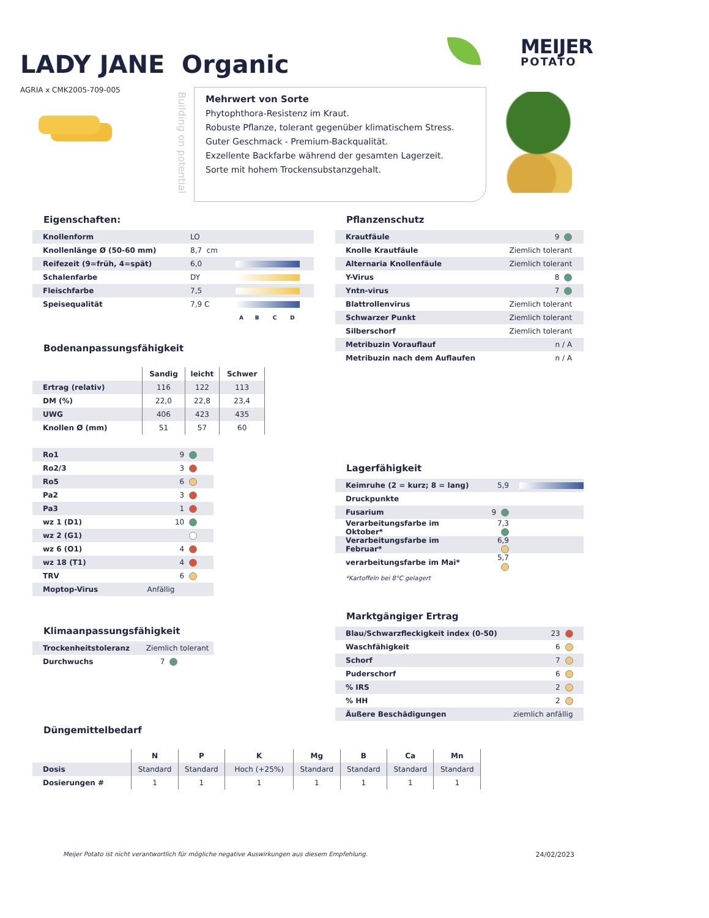LADY JANE Organic
MEIJER
POTATO
AGRIA x CMK2005-709-005
Building on potential
Mehrwert von Sorte
Phytophthora-Resistenz im Kraut.
Robuste Pflanze, tolerant gegenüber klimatischem Stress.
Guter Geschmack - Premium-Backqualität.
Exzellente Backfarbe während der gesamten Lagerzeit.
Sorte mit hohem Trockensubstanzgehalt.
Eigenschaften:
| Knollenform | LO | |
| Knollenlänge Ø (50-60 mm) | 8,7 cm | |
| Reifezeit (9=früh, 4=spät) | 6,0 | |
| Schalenfarbe | DY | |
| Fleischfarbe | 7,5 | |
| Speisequalität | 7,9 C | |
| | | A B C D |
Bodenanpassungsfähigkeit
| | Sandig | leicht | Schwer |
| --- | --- | --- | --- |
| Ertrag (relativ) | 116 | 122 | 113 |
| DM (%) | 22,0 | 22,8 | 23,4 |
| UWG | 406 | 423 | 435 |
| Knollen Ø (mm) | 51 | 57 | 60 |
| Ro1 | 9 | |
| Ro2/3 | 3 | |
| Ro5 | 6 | |
| Pa2 | 3 | |
| Pa3 | 1 | |
| wz 1 (D1) | 10 | |
| wz 2 (G1) | | |
| wz 6 (O1) | 4 | |
| wz 18 (T1) | 4 | |
| TRV | 6 | |
| Moptop-Virus | Anfällig | |
Klimaanpassungsfähigkeit
| Trockenheitstoleranz | Ziemlich tolerant |
| Durchwuchs | 7 |
Pflanzenschutz
| Krautfäule | 9 | |
| Knolle Krautfäule | Ziemlich tolerant | |
| Alternaria Knollenfäule | Ziemlich tolerant | |
| Y-Virus | 8 | |
| Yntn-virus | 7 | |
| Blattrollenvirus | Ziemlich tolerant | |
| Schwarzer Punkt | Ziemlich tolerant | |
| Silberschorf | Ziemlich tolerant | |
| Metribuzin Vorauflauf | n / A | |
| Metribuzin nach dem Auflaufen | n / A | |
Lagerfähigkeit
| Keimruhe (2 = kurz; 8 = lang) | 5,9 | |
| Druckpunkte | | |
| Fusarium | 9 | |
| Verarbeitungsfarbe im Oktober* | 7,3 | |
| Verarbeitungsfarbe im Februar* | 6,9 | |
| verarbeitungsfarbe im Mai* | 5,7 | |
*Kartoffeln bei 8°C gelagert
Marktgängiger Ertrag
| Blau/Schwarzfleckigkeit index (0-50) | 23 | |
| Waschfähigkeit | 6 | |
| Schorf | 7 | |
| Puderschorf | 6 | |
| % IRS | 2 | |
| % HH | 2 | |
| Äußere Beschädigungen | ziemlich anfällig | |
Düngemittelbedarf
| | N | P | K | Mg | B | Ca | Mn |
| --- | --- | --- | --- | --- | --- | --- | --- |
| Dosis | Standard | Standard | Hoch (+25%) | Standard | Standard | Standard | Standard |
| Dosierungen # | 1 | 1 | 1 | 1 | 1 | 1 | 1 |
Meijer Potato ist nicht verantwortlich für mögliche negative Auswirkungen aus diesem Empfehlung. 24/02/2023